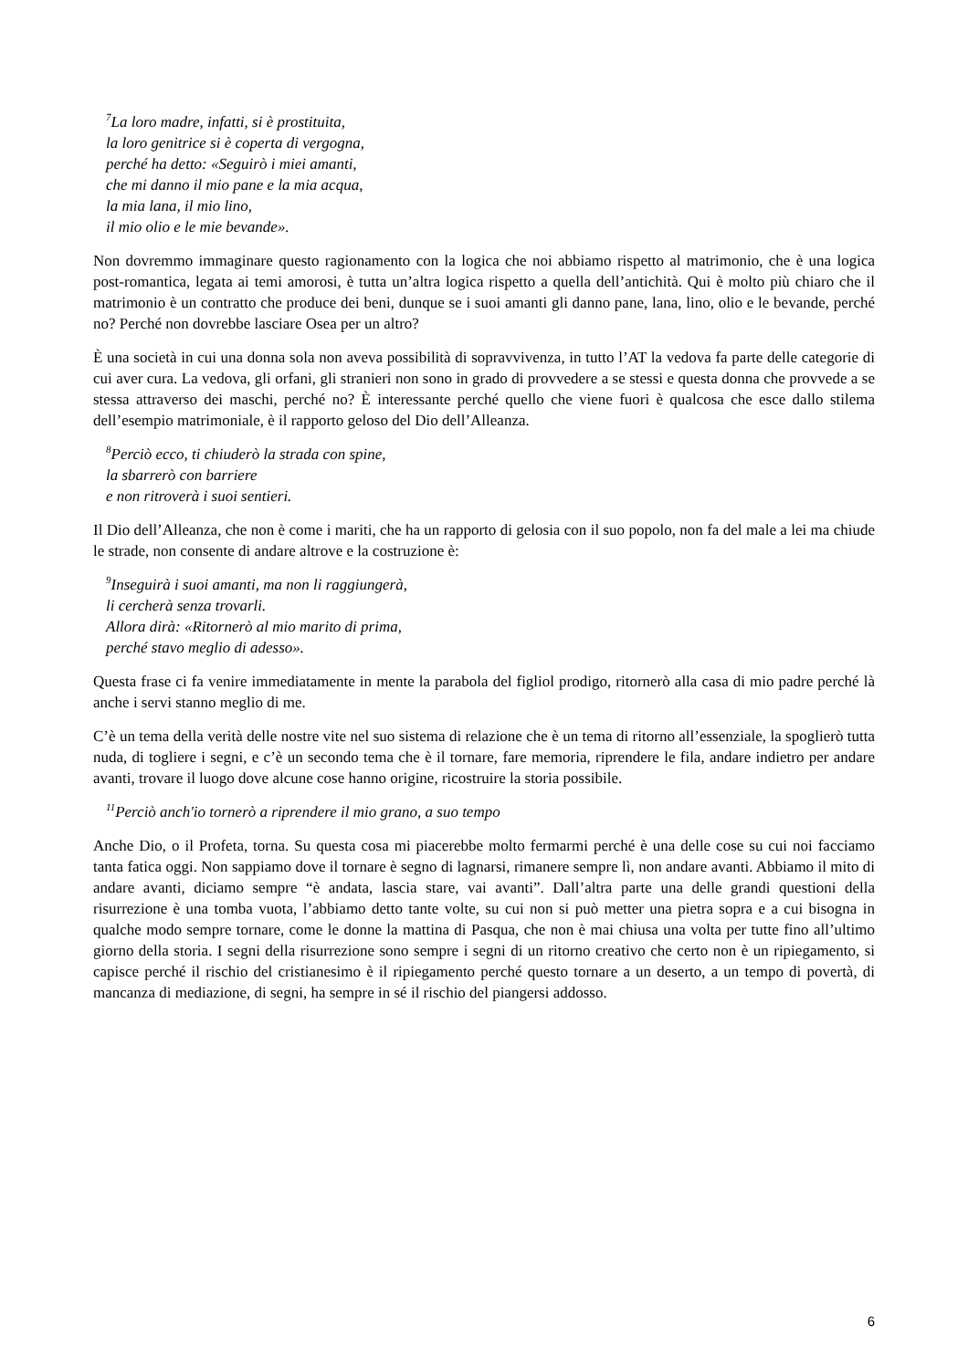<sup>7</sup> La loro madre, infatti, si è prostituita,
la loro genitrice si è coperta di vergogna,
perché ha detto: «Seguirò i miei amanti,
che mi danno il mio pane e la mia acqua,
la mia lana, il mio lino,
il mio olio e le mie bevande».
Non dovremmo immaginare questo ragionamento con la logica che noi abbiamo rispetto al matrimonio, che è una logica post-romantica, legata ai temi amorosi, è tutta un’altra logica rispetto a quella dell’antichità. Qui è molto più chiaro che il matrimonio è un contratto che produce dei beni, dunque se i suoi amanti gli danno pane, lana, lino, olio e le bevande, perché no? Perché non dovrebbe lasciare Osea per un altro?
È una società in cui una donna sola non aveva possibilità di sopravvivenza, in tutto l’AT la vedova fa parte delle categorie di cui aver cura. La vedova, gli orfani, gli stranieri non sono in grado di provvedere a se stessi e questa donna che provvede a se stessa attraverso dei maschi, perché no? È interessante perché quello che viene fuori è qualcosa che esce dallo stilema dell’esempio matrimoniale, è il rapporto geloso del Dio dell’Alleanza.
<sup>8</sup> Perciò ecco, ti chiuderò la strada con spine,
la sbarrerò con barriere
e non ritroverà i suoi sentieri.
Il Dio dell’Alleanza, che non è come i mariti, che ha un rapporto di gelosia con il suo popolo, non fa del male a lei ma chiude le strade, non consente di andare altrove e la costruzione è:
<sup>9</sup> Inseguirà i suoi amanti, ma non li raggiungerà,
li cercherà senza trovarli.
Allora dirà: «Ritornerò al mio marito di prima,
perché stavo meglio di adesso».
Questa frase ci fa venire immediatamente in mente la parabola del figliol prodigo, ritornerò alla casa di mio padre perché là anche i servi stanno meglio di me.
C’è un tema della verità delle nostre vite nel suo sistema di relazione che è un tema di ritorno all’essenziale, la spoglierò tutta nuda, di togliere i segni, e c’è un secondo tema che è il tornare, fare memoria, riprendere le fila, andare indietro per andare avanti, trovare il luogo dove alcune cose hanno origine, ricostruire la storia possibile.
<sup>11</sup> Perciò anch'io tornerò a riprendere il mio grano, a suo tempo
Anche Dio, o il Profeta, torna. Su questa cosa mi piacerebbe molto fermarmi perché è una delle cose su cui noi facciamo tanta fatica oggi. Non sappiamo dove il tornare è segno di lagnarsi, rimanere sempre lì, non andare avanti. Abbiamo il mito di andare avanti, diciamo sempre “è andata, lascia stare, vai avanti”. Dall’altra parte una delle grandi questioni della risurrezione è una tomba vuota, l’abbiamo detto tante volte, su cui non si può metter una pietra sopra e a cui bisogna in qualche modo sempre tornare, come le donne la mattina di Pasqua, che non è mai chiusa una volta per tutte fino all’ultimo giorno della storia. I segni della risurrezione sono sempre i segni di un ritorno creativo che certo non è un ripiegamento, si capisce perché il rischio del cristianesimo è il ripiegamento perché questo tornare a un deserto, a un tempo di povertà, di mancanza di mediazione, di segni, ha sempre in sé il rischio del piangersi addosso.
6